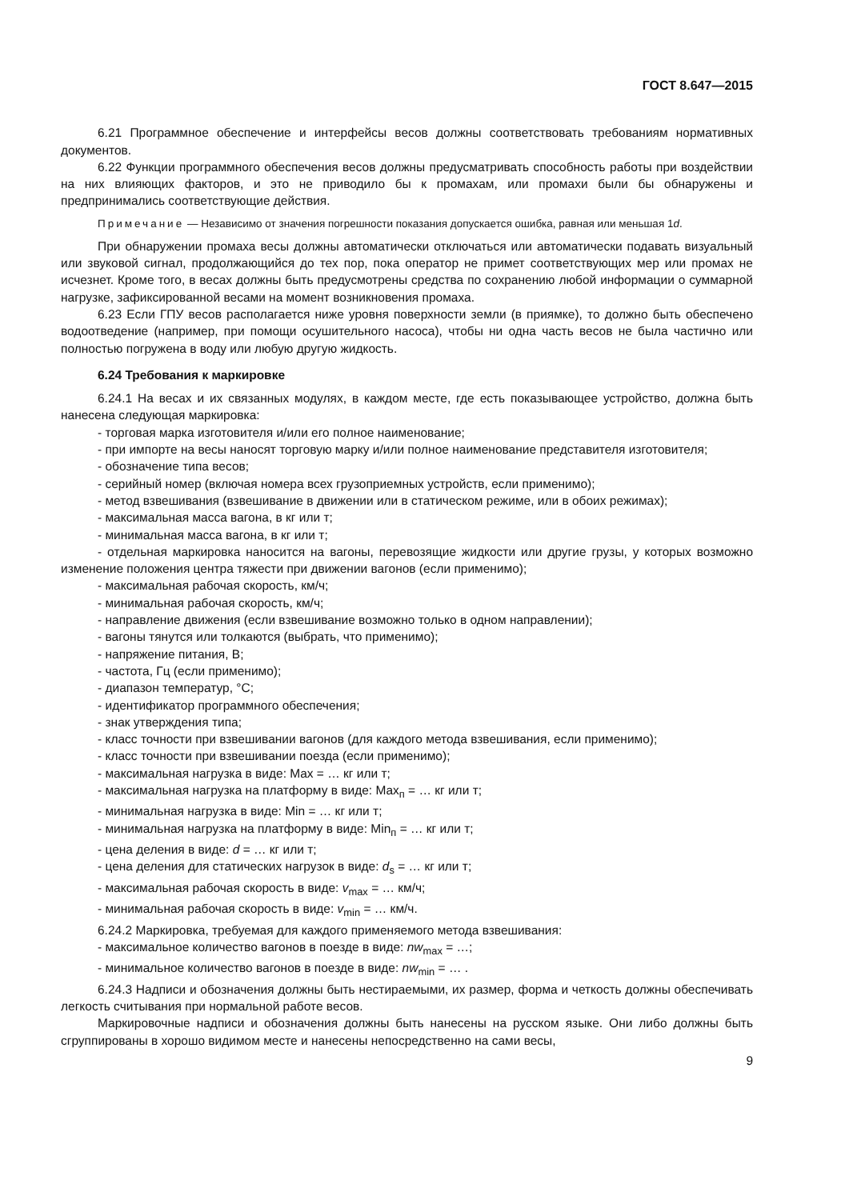ГОСТ 8.647—2015
6.21 Программное обеспечение и интерфейсы весов должны соответствовать требованиям нормативных документов.
6.22 Функции программного обеспечения весов должны предусматривать способность работы при воздействии на них влияющих факторов, и это не приводило бы к промахам, или промахи были бы обнаружены и предпринимались соответствующие действия.
Примечание — Независимо от значения погрешности показания допускается ошибка, равная или меньшая 1d.
При обнаружении промаха весы должны автоматически отключаться или автоматически подавать визуальный или звуковой сигнал, продолжающийся до тех пор, пока оператор не примет соответствующих мер или промах не исчезнет. Кроме того, в весах должны быть предусмотрены средства по сохранению любой информации о суммарной нагрузке, зафиксированной весами на момент возникновения промаха.
6.23 Если ГПУ весов располагается ниже уровня поверхности земли (в приямке), то должно быть обеспечено водоотведение (например, при помощи осушительного насоса), чтобы ни одна часть весов не была частично или полностью погружена в воду или любую другую жидкость.
6.24 Требования к маркировке
6.24.1 На весах и их связанных модулях, в каждом месте, где есть показывающее устройство, должна быть нанесена следующая маркировка:
- торговая марка изготовителя и/или его полное наименование;
- при импорте на весы наносят торговую марку и/или полное наименование представителя изготовителя;
- обозначение типа весов;
- серийный номер (включая номера всех грузоприемных устройств, если применимо);
- метод взвешивания (взвешивание в движении или в статическом режиме, или в обоих режимах);
- максимальная масса вагона, в кг или т;
- минимальная масса вагона, в кг или т;
- отдельная маркировка наносится на вагоны, перевозящие жидкости или другие грузы, у которых возможно изменение положения центра тяжести при движении вагонов (если применимо);
- максимальная рабочая скорость, км/ч;
- минимальная рабочая скорость, км/ч;
- направление движения (если взвешивание возможно только в одном направлении);
- вагоны тянутся или толкаются (выбрать, что применимо);
- напряжение питания, В;
- частота, Гц (если применимо);
- диапазон температур, °С;
- идентификатор программного обеспечения;
- знак утверждения типа;
- класс точности при взвешивании вагонов (для каждого метода взвешивания, если применимо);
- класс точности при взвешивании поезда (если применимо);
- максимальная нагрузка в виде: Max = … кг или т;
- максимальная нагрузка на платформу в виде: Max<sub>п</sub> = … кг или т;
- минимальная нагрузка в виде: Min = … кг или т;
- минимальная нагрузка на платформу в виде: Min<sub>п</sub> = … кг или т;
- цена деления в виде: d = … кг или т;
- цена деления для статических нагрузок в виде: d<sub>s</sub> = … кг или т;
- максимальная рабочая скорость в виде: v<sub>max</sub> = … км/ч;
- минимальная рабочая скорость в виде: v<sub>min</sub> = … км/ч.
6.24.2 Маркировка, требуемая для каждого применяемого метода взвешивания:
- максимальное количество вагонов в поезде в виде: nw<sub>max</sub> = …;
- минимальное количество вагонов в поезде в виде: nw<sub>min</sub> = … .
6.24.3 Надписи и обозначения должны быть нестираемыми, их размер, форма и четкость должны обеспечивать легкость считывания при нормальной работе весов.
Маркировочные надписи и обозначения должны быть нанесены на русском языке. Они либо должны быть сгруппированы в хорошо видимом месте и нанесены непосредственно на сами весы,
9